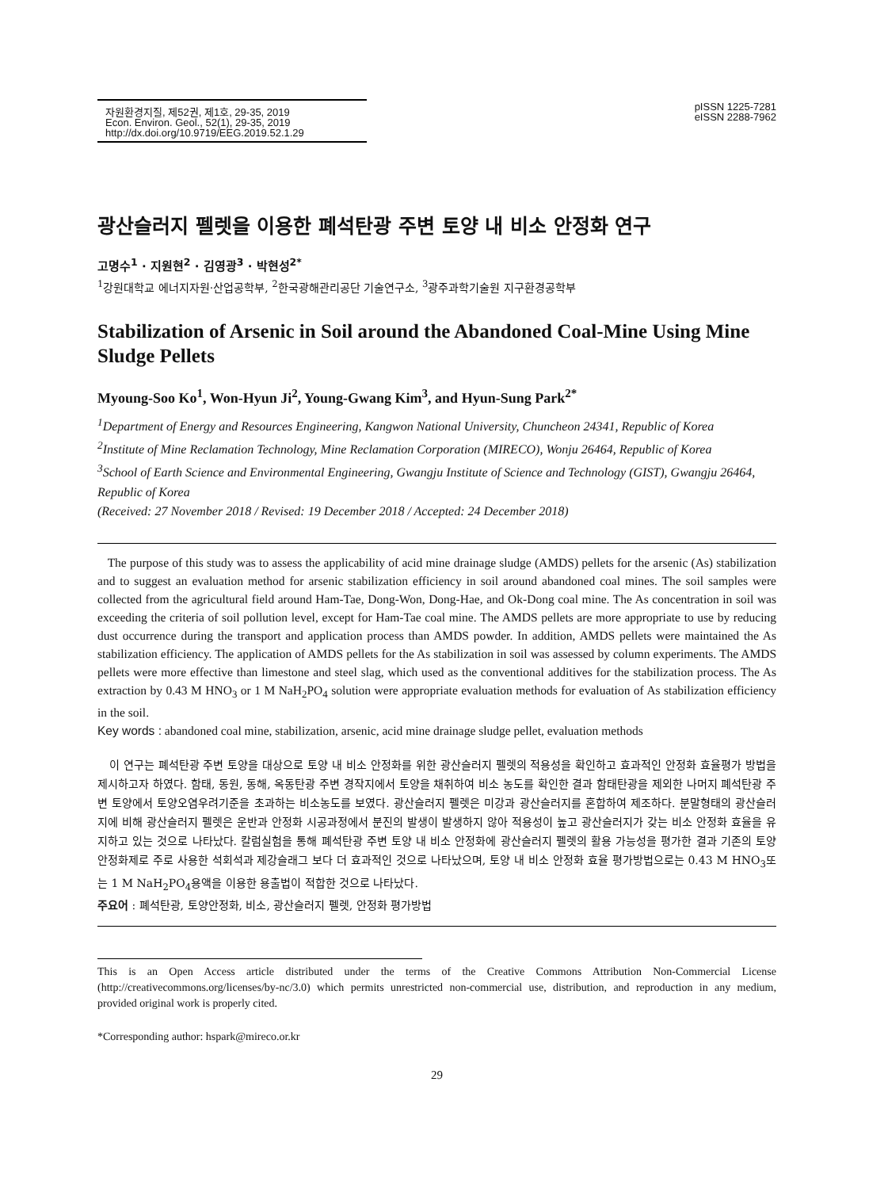자원환경지질, 제52권, 제1호, 29-35, 2019
Econ. Environ. Geol., 52(1), 29-35, 2019
http://dx.doi.org/10.9719/EEG.2019.52.1.29
pISSN 1225-7281
eISSN 2288-7962
광산슬러지 펠렛을 이용한 폐석탄광 주변 토양 내 비소 안정화 연구
고명수<sup>1</sup> · 지원현<sup>2</sup> · 김영광<sup>3</sup> · 박현성<sup>2*</sup>
<sup>1</sup> 강원대학교 에너지자원·산업공학부, <sup>2</sup>한국광해관리공단 기술연구소, <sup>3</sup>광주과학기술원 지구환경공학부
Stabilization of Arsenic in Soil around the Abandoned Coal-Mine Using Mine Sludge Pellets
Myoung-Soo Ko<sup>1</sup>, Won-Hyun Ji<sup>2</sup>, Young-Gwang Kim<sup>3</sup>, and Hyun-Sung Park<sup>2*</sup>
<sup>1</sup> Department of Energy and Resources Engineering, Kangwon National University, Chuncheon 24341, Republic of Korea
<sup>2</sup> Institute of Mine Reclamation Technology, Mine Reclamation Corporation (MIRECO), Wonju 26464, Republic of Korea
<sup>3</sup> School of Earth Science and Environmental Engineering, Gwangju Institute of Science and Technology (GIST), Gwangju 26464, Republic of Korea
(Received: 27 November 2018 / Revised: 19 December 2018 / Accepted: 24 December 2018)
The purpose of this study was to assess the applicability of acid mine drainage sludge (AMDS) pellets for the arsenic (As) stabilization and to suggest an evaluation method for arsenic stabilization efficiency in soil around abandoned coal mines. The soil samples were collected from the agricultural field around Ham-Tae, Dong-Won, Dong-Hae, and Ok-Dong coal mine. The As concentration in soil was exceeding the criteria of soil pollution level, except for Ham-Tae coal mine. The AMDS pellets are more appropriate to use by reducing dust occurrence during the transport and application process than AMDS powder. In addition, AMDS pellets were maintained the As stabilization efficiency. The application of AMDS pellets for the As stabilization in soil was assessed by column experiments. The AMDS pellets were more effective than limestone and steel slag, which used as the conventional additives for the stabilization process. The As extraction by 0.43 M HNO<sub>3</sub> or 1 M NaH<sub>2</sub>PO<sub>4</sub> solution were appropriate evaluation methods for evaluation of As stabilization efficiency in the soil.
Key words : abandoned coal mine, stabilization, arsenic, acid mine drainage sludge pellet, evaluation methods
이 연구는 폐석탄광 주변 토양을 대상으로 토양 내 비소 안정화를 위한 광산슬러지 펠렛의 적용성을 확인하고 효과적인 안정화 효율평가 방법을 제시하고자 하였다. 함태, 동원, 동해, 옥동탄광 주변 경작지에서 토양을 채취하여 비소 농도를 확인한 결과 함태탄광을 제외한 나머지 폐석탄광 주변 토양에서 토양오염우려기준을 초과하는 비소농도를 보였다. 광산슬러지 펠렛은 미강과 광산슬러지를 혼합하여 제조하다. 분말형태의 광산슬러지에 비해 광산슬러지 펠렛은 운반과 안정화 시공과정에서 분진의 발생이 발생하지 않아 적용성이 높고 광산슬러지가 갖는 비소 안정화 효율을 유지하고 있는 것으로 나타났다. 칼럼실험을 통해 폐석탄광 주변 토양 내 비소 안정화에 광산슬러지 펠렛의 활용 가능성을 평가한 결과 기존의 토양 안정화제로 주로 사용한 석회석과 제강슬래그 보다 더 효과적인 것으로 나타났으며, 토양 내 비소 안정화 효율 평가방법으로는 0.43 M HNO<sub>3</sub>또는 1 M NaH<sub>2</sub>PO<sub>4</sub>용액을 이용한 용출법이 적합한 것으로 나타났다.
주요어 : 폐석탄광, 토양안정화, 비소, 광산슬러지 펠렛, 안정화 평가방법
This is an Open Access article distributed under the terms of the Creative Commons Attribution Non-Commercial License (http://creativecommons.org/licenses/by-nc/3.0) which permits unrestricted non-commercial use, distribution, and reproduction in any medium, provided original work is properly cited.
*Corresponding author: hspark@mireco.or.kr
29